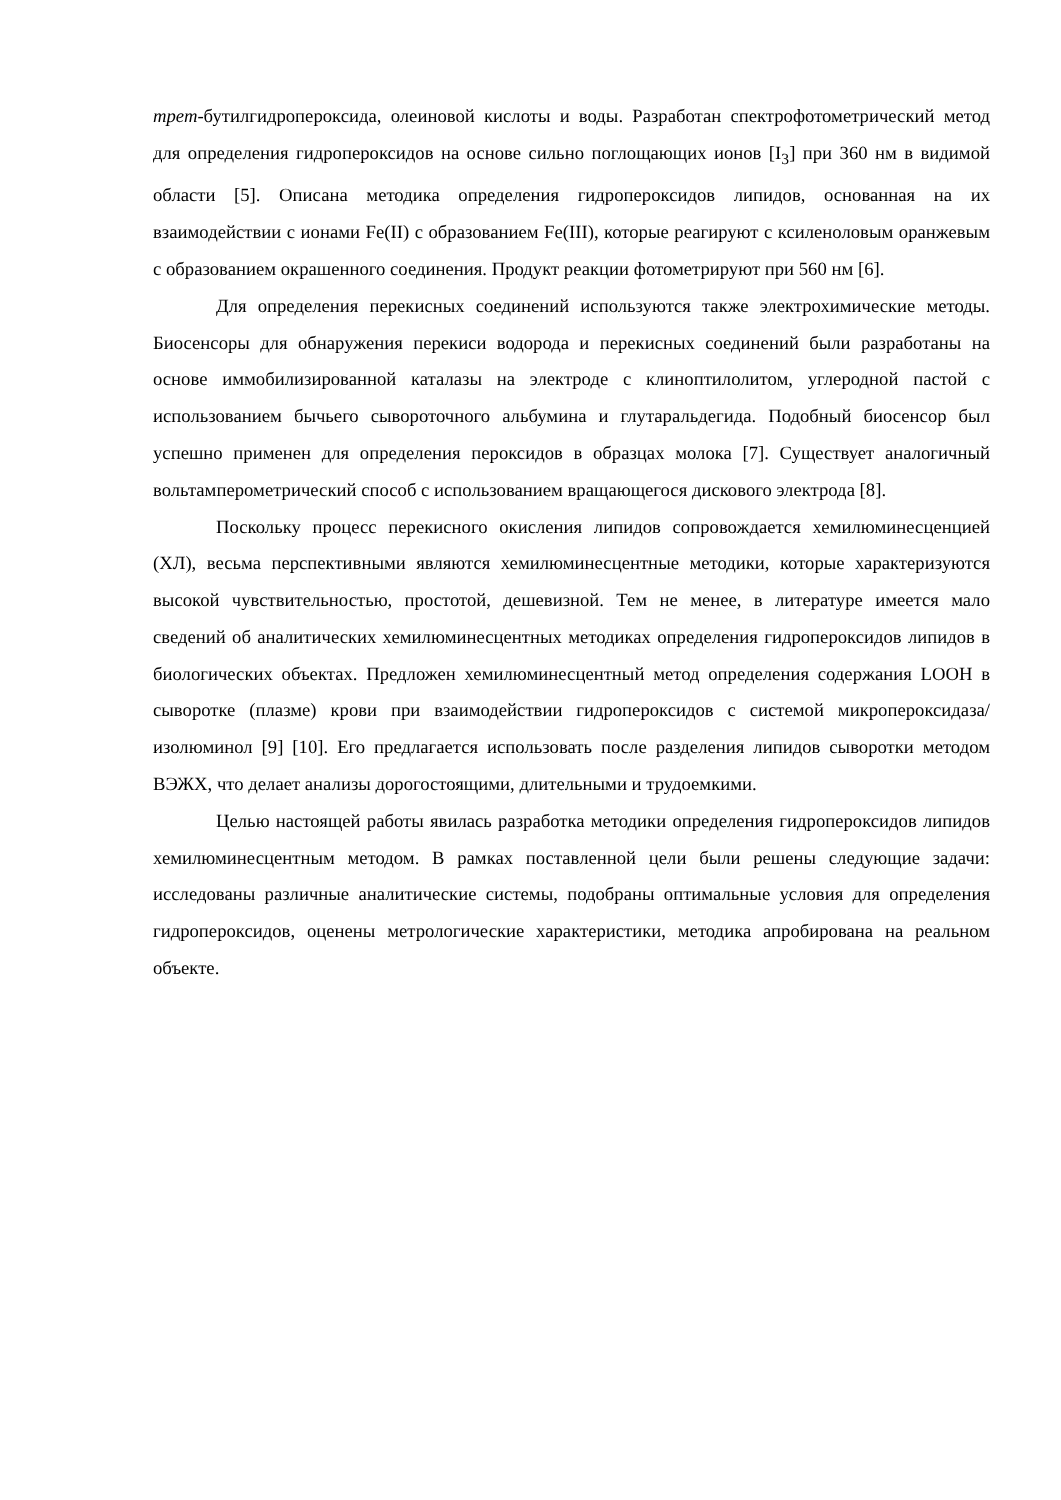трет-бутилгидропероксида, олеиновой кислоты и воды. Разработан спектрофотометрический метод для определения гидропероксидов на основе сильно поглощающих ионов [I<sub>3</sub>] при 360 нм в видимой области [5]. Описана методика определения гидропероксидов липидов, основанная на их взаимодействии с ионами Fe(II) с образованием Fe(III), которые реагируют с ксиленоловым оранжевым с образованием окрашенного соединения. Продукт реакции фотометрируют при 560 нм [6].
Для определения перекисных соединений используются также электрохимические методы. Биосенсоры для обнаружения перекиси водорода и перекисных соединений были разработаны на основе иммобилизированной каталазы на электроде с клиноптилолитом, углеродной пастой с использованием бычьего сывороточного альбумина и глутаральдегида. Подобный биосенсор был успешно применен для определения пероксидов в образцах молока [7]. Существует аналогичный вольтамперометрический способ с использованием вращающегося дискового электрода [8].
Поскольку процесс перекисного окисления липидов сопровождается хемилюминесценцией (ХЛ), весьма перспективными являются хемилюминесцентные методики, которые характеризуются высокой чувствительностью, простотой, дешевизной. Тем не менее, в литературе имеется мало сведений об аналитических хемилюминесцентных методиках определения гидропероксидов липидов в биологических объектах. Предложен хемилюминесцентный метод определения содержания LOOH в сыворотке (плазме) крови при взаимодействии гидропероксидов с системой микропероксидаза/изолюминол [9] [10]. Его предлагается использовать после разделения липидов сыворотки методом ВЭЖХ, что делает анализы дорогостоящими, длительными и трудоемкими.
Целью настоящей работы явилась разработка методики определения гидропероксидов липидов хемилюминесцентным методом. В рамках поставленной цели были решены следующие задачи: исследованы различные аналитические системы, подобраны оптимальные условия для определения гидропероксидов, оценены метрологические характеристики, методика апробирована на реальном объекте.